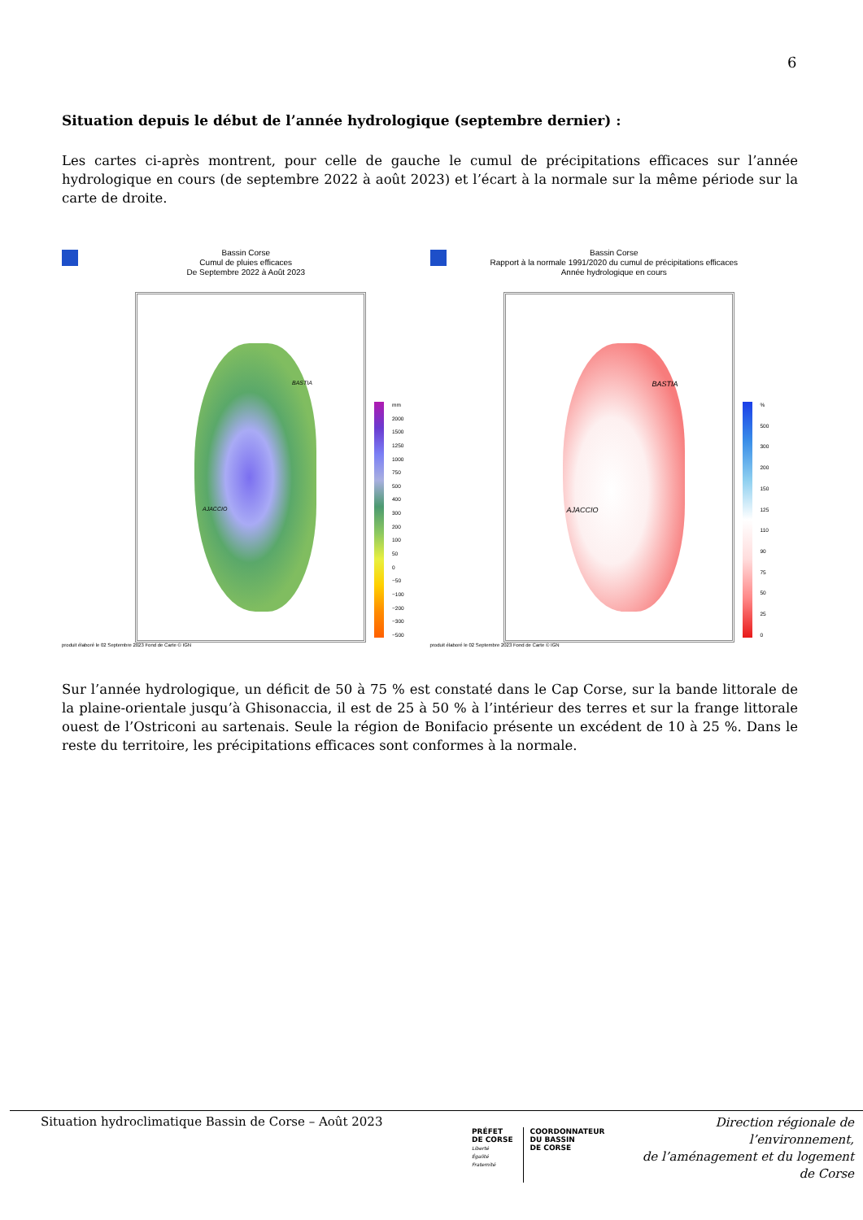6
Situation depuis le début de l’année hydrologique (septembre dernier) :
Les cartes ci-après montrent, pour celle de gauche le cumul de précipitations efficaces sur l’année hydrologique en cours (de septembre 2022 à août 2023) et l’écart à la normale sur la même période sur la carte de droite.
Bassin Corse
Cumul de pluies efficaces
De Septembre 2022 à Août 2023
BASTIA
AJACCIO
mm
2000
1500
1250
1000
750
500
400
300
200
100
50
0
−50
−100
−200
−300
−500
produit élaboré le 02 Septembre 2023 Fond de Carte © IGN
Bassin Corse
Rapport à la normale 1991/2020 du cumul de précipitations efficaces
Année hydrologique en cours
BASTIA
AJACCIO
%
500
300
200
150
125
110
90
75
50
25
0
produit élaboré le 02 Septembre 2023 Fond de Carte © IGN
Sur l’année hydrologique, un déficit de 50 à 75 % est constaté dans le Cap Corse, sur la bande littorale de la plaine-orientale jusqu’à Ghisonaccia, il est de 25 à 50 % à l’intérieur des terres et sur la frange littorale ouest de l’Ostriconi au sartenais. Seule la région de Bonifacio présente un excédent de 10 à 25 %. Dans le reste du territoire, les précipitations efficaces sont conformes à la normale.
Situation hydroclimatique Bassin de Corse – Août 2023
PRÉFET
DE CORSE
Liberté
Égalité
Fraternité
COORDONNATEUR
DU BASSIN
DE CORSE
Direction régionale de l’environnement,
de l’aménagement et du logement
de Corse